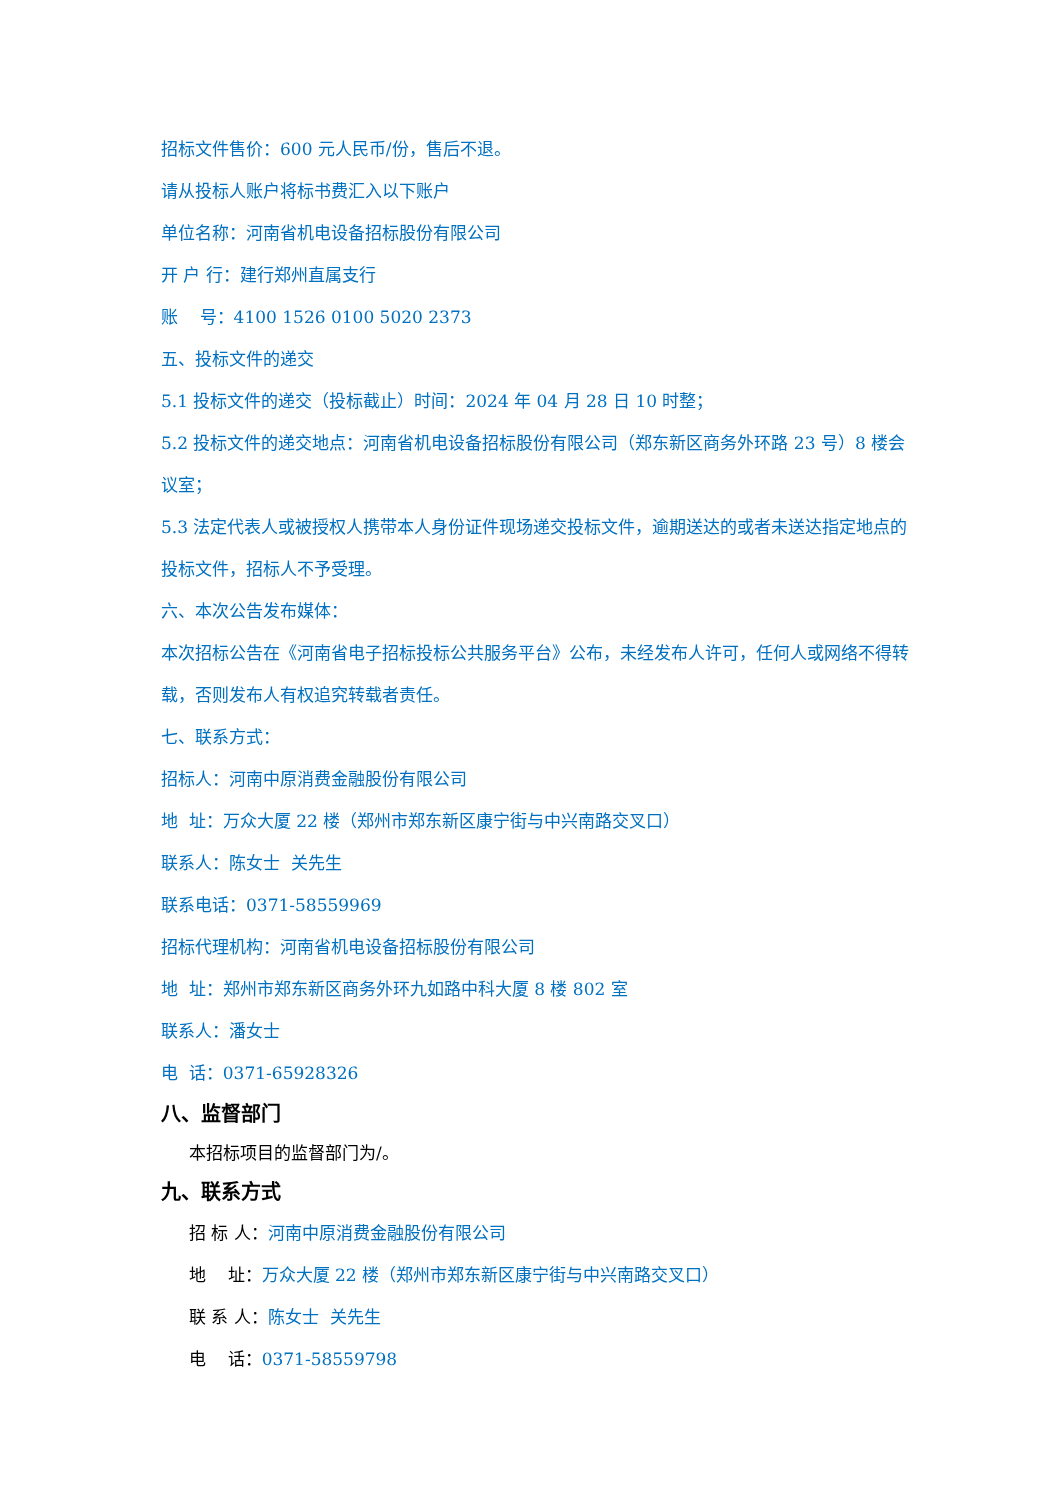招标文件售价：600 元人民币/份，售后不退。
请从投标人账户将标书费汇入以下账户
单位名称：河南省机电设备招标股份有限公司
开 户 行：建行郑州直属支行
账 号：4100 1526 0100 5020 2373
五、投标文件的递交
5.1 投标文件的递交（投标截止）时间：2024 年 04 月 28 日 10 时整；
5.2 投标文件的递交地点：河南省机电设备招标股份有限公司（郑东新区商务外环路 23 号）8 楼会议室；
5.3 法定代表人或被授权人携带本人身份证件现场递交投标文件，逾期送达的或者未送达指定地点的投标文件，招标人不予受理。
六、本次公告发布媒体：
本次招标公告在《河南省电子招标投标公共服务平台》公布，未经发布人许可，任何人或网络不得转载，否则发布人有权追究转载者责任。
七、联系方式：
招标人：河南中原消费金融股份有限公司
地 址：万众大厦 22 楼（郑州市郑东新区康宁街与中兴南路交叉口）
联系人：陈女士 关先生
联系电话：0371-58559969
招标代理机构：河南省机电设备招标股份有限公司
地 址：郑州市郑东新区商务外环九如路中科大厦 8 楼 802 室
联系人：潘女士
电 话：0371-65928326
八、监督部门
本招标项目的监督部门为/。
九、联系方式
招 标 人：河南中原消费金融股份有限公司
地 址：万众大厦 22 楼（郑州市郑东新区康宁街与中兴南路交叉口）
联 系 人：陈女士 关先生
电 话：0371-58559798